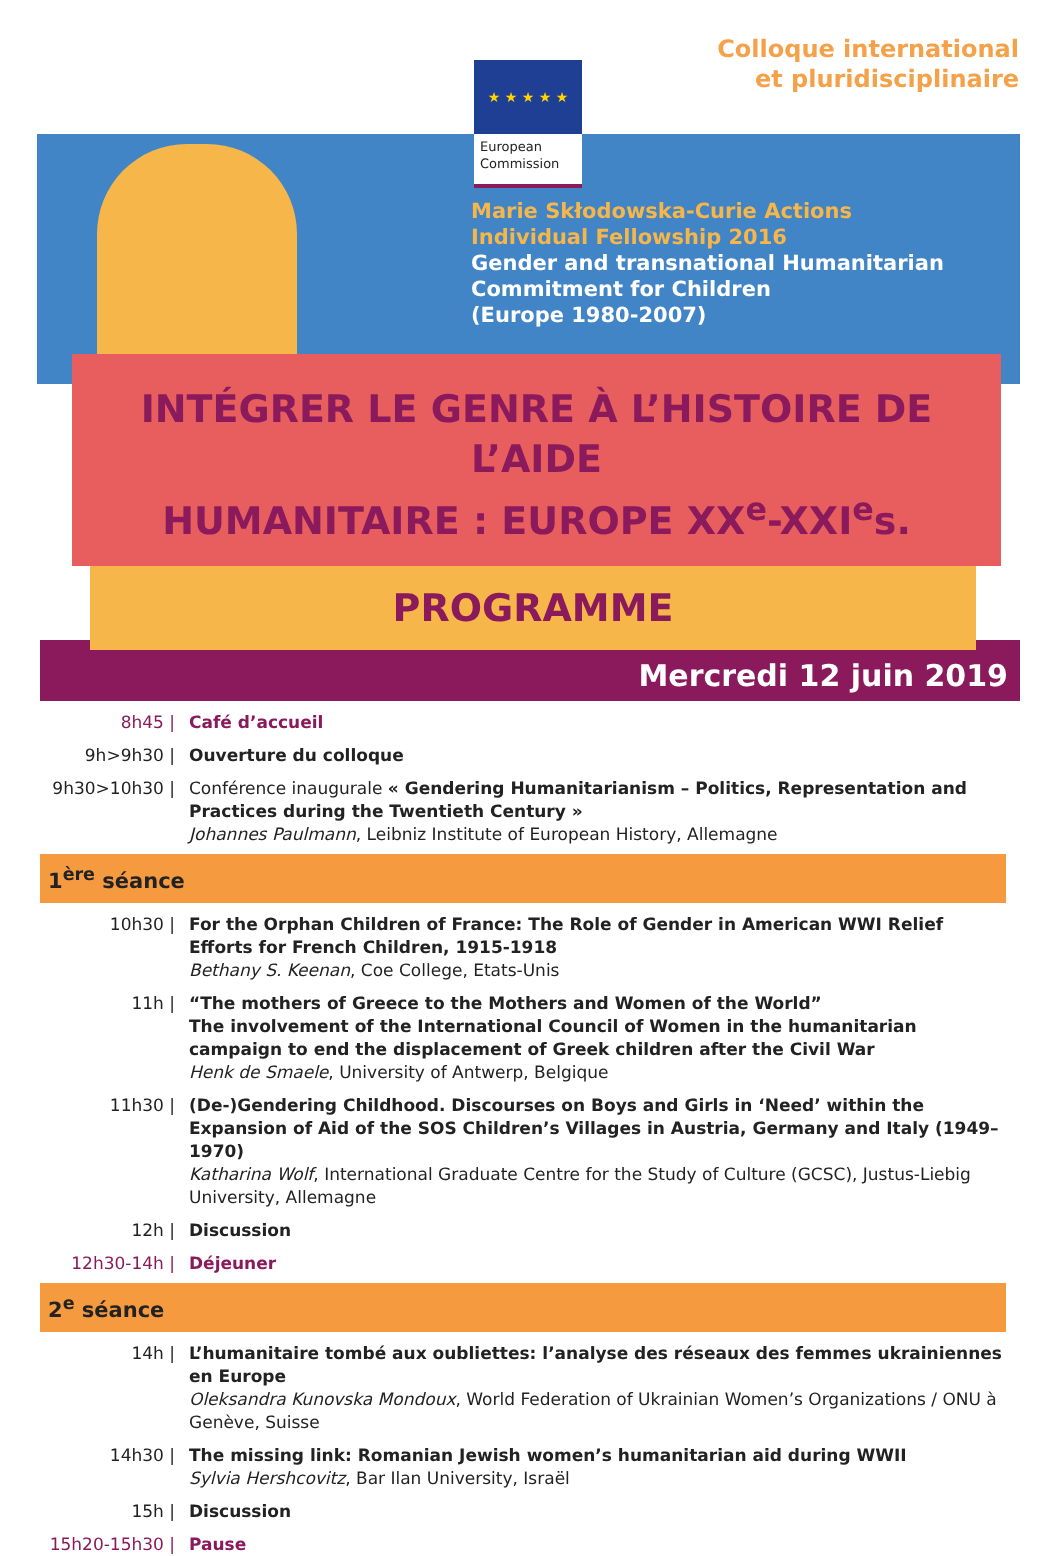Colloque international
et pluridisciplinaire
★ ★ ★ ★ ★
European
Commission
Marie Skłodowska-Curie Actions
Individual Fellowship 2016
Gender and transnational Humanitarian
Commitment for Children
(Europe 1980-2007)
INTÉGRER LE GENRE À L’HISTOIRE DE L’AIDE
HUMANITAIRE : EUROPE XX<sup>e</sup>-XXI<sup>e</sup>s.
PROGRAMME
Mercredi 12 juin 2019
8h45 | Café d’accueil
9h>9h30 | Ouverture du colloque
9h30>10h30 | Conférence inaugurale « Gendering Humanitarianism – Politics, Representation and Practices during the Twentieth Century »
Johannes Paulmann, Leibniz Institute of European History, Allemagne
1<sup>ère</sup> séance
10h30 | For the Orphan Children of France: The Role of Gender in American WWI Relief Efforts for French Children, 1915-1918
Bethany S. Keenan, Coe College, Etats-Unis
11h | “The mothers of Greece to the Mothers and Women of the World”
The involvement of the International Council of Women in the humanitarian campaign to end the displacement of Greek children after the Civil War
Henk de Smaele, University of Antwerp, Belgique
11h30 | (De-)Gendering Childhood. Discourses on Boys and Girls in ‘Need’ within the Expansion of Aid of the SOS Children’s Villages in Austria, Germany and Italy (1949–1970)
Katharina Wolf, International Graduate Centre for the Study of Culture (GCSC), Justus-Liebig University, Allemagne
12h | Discussion
12h30-14h | Déjeuner
2<sup>e</sup> séance
14h | L’humanitaire tombé aux oubliettes: l’analyse des réseaux des femmes ukrainiennes en Europe
Oleksandra Kunovska Mondoux, World Federation of Ukrainian Women’s Organizations / ONU à Genève, Suisse
14h30 | The missing link: Romanian Jewish women’s humanitarian aid during WWII
Sylvia Hershcovitz, Bar Ilan University, Israël
15h | Discussion
15h20-15h30 | Pause